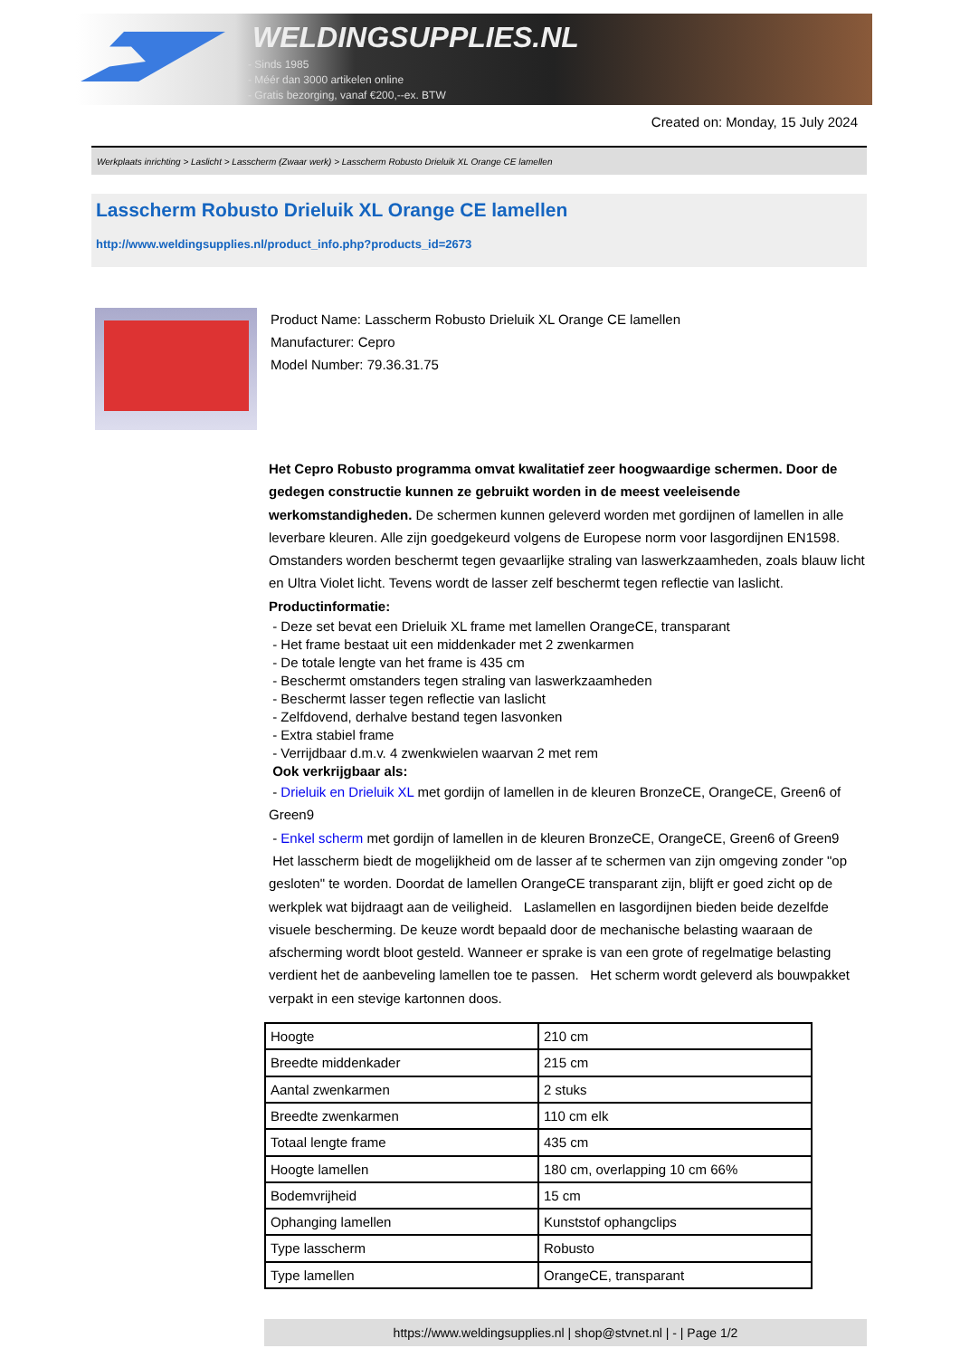WELDINGSUPPLIES.NL
- Sinds 1985
- Méér dan 3000 artikelen online
- Gratis bezorging, vanaf €200,--ex. BTW
Created on: Monday, 15 July 2024
Werkplaats inrichting > Laslicht > Lasscherm (Zwaar werk) > Lasscherm Robusto Drieluik XL Orange CE lamellen
Lasscherm Robusto Drieluik XL Orange CE lamellen
http://www.weldingsupplies.nl/product_info.php?products_id=2673
Product Name: Lasscherm Robusto Drieluik XL Orange CE lamellen
Manufacturer: Cepro
Model Number: 79.36.31.75
Het Cepro Robusto programma omvat kwalitatief zeer hoogwaardige schermen. Door de gedegen constructie kunnen ze gebruikt worden in de meest veeleisende werkomstandigheden. De schermen kunnen geleverd worden met gordijnen of lamellen in alle leverbare kleuren. Alle zijn goedgekeurd volgens de Europese norm voor lasgordijnen EN1598. Omstanders worden beschermt tegen gevaarlijke straling van laswerkzaamheden, zoals blauw licht en Ultra Violet licht. Tevens wordt de lasser zelf beschermt tegen reflectie van laslicht. Productinformatie:
- Deze set bevat een Drieluik XL frame met lamellen OrangeCE, transparant
- Het frame bestaat uit een middenkader met 2 zwenkarmen
- De totale lengte van het frame is 435 cm
- Beschermt omstanders tegen straling van laswerkzaamheden
- Beschermt lasser tegen reflectie van laslicht
- Zelfdovend, derhalve bestand tegen lasvonken
- Extra stabiel frame
- Verrijdbaar d.m.v. 4 zwenkwielen waarvan 2 met rem
Ook verkrijgbaar als:
- Drieluik en Drieluik XL met gordijn of lamellen in de kleuren BronzeCE, OrangeCE, Green6 of Green9
- Enkel scherm met gordijn of lamellen in de kleuren BronzeCE, OrangeCE, Green6 of Green9
Het lasscherm biedt de mogelijkheid om de lasser af te schermen van zijn omgeving zonder "op gesloten" te worden. Doordat de lamellen OrangeCE transparant zijn, blijft er goed zicht op de werkplek wat bijdraagt aan de veiligheid. Laslamellen en lasgordijnen bieden beide dezelfde visuele bescherming. De keuze wordt bepaald door de mechanische belasting waaraan de afscherming wordt bloot gesteld. Wanneer er sprake is van een grote of regelmatige belasting verdient het de aanbeveling lamellen toe te passen. Het scherm wordt geleverd als bouwpakket verpakt in een stevige kartonnen doos.
| Hoogte | 210 cm |
| Breedte middenkader | 215 cm |
| Aantal zwenkarmen | 2 stuks |
| Breedte zwenkarmen | 110 cm elk |
| Totaal lengte frame | 435 cm |
| Hoogte lamellen | 180 cm, overlapping 10 cm 66% |
| Bodemvrijheid | 15 cm |
| Ophanging lamellen | Kunststof ophangclips |
| Type lasscherm | Robusto |
| Type lamellen | OrangeCE, transparant |
https://www.weldingsupplies.nl | shop@stvnet.nl | - | Page 1/2